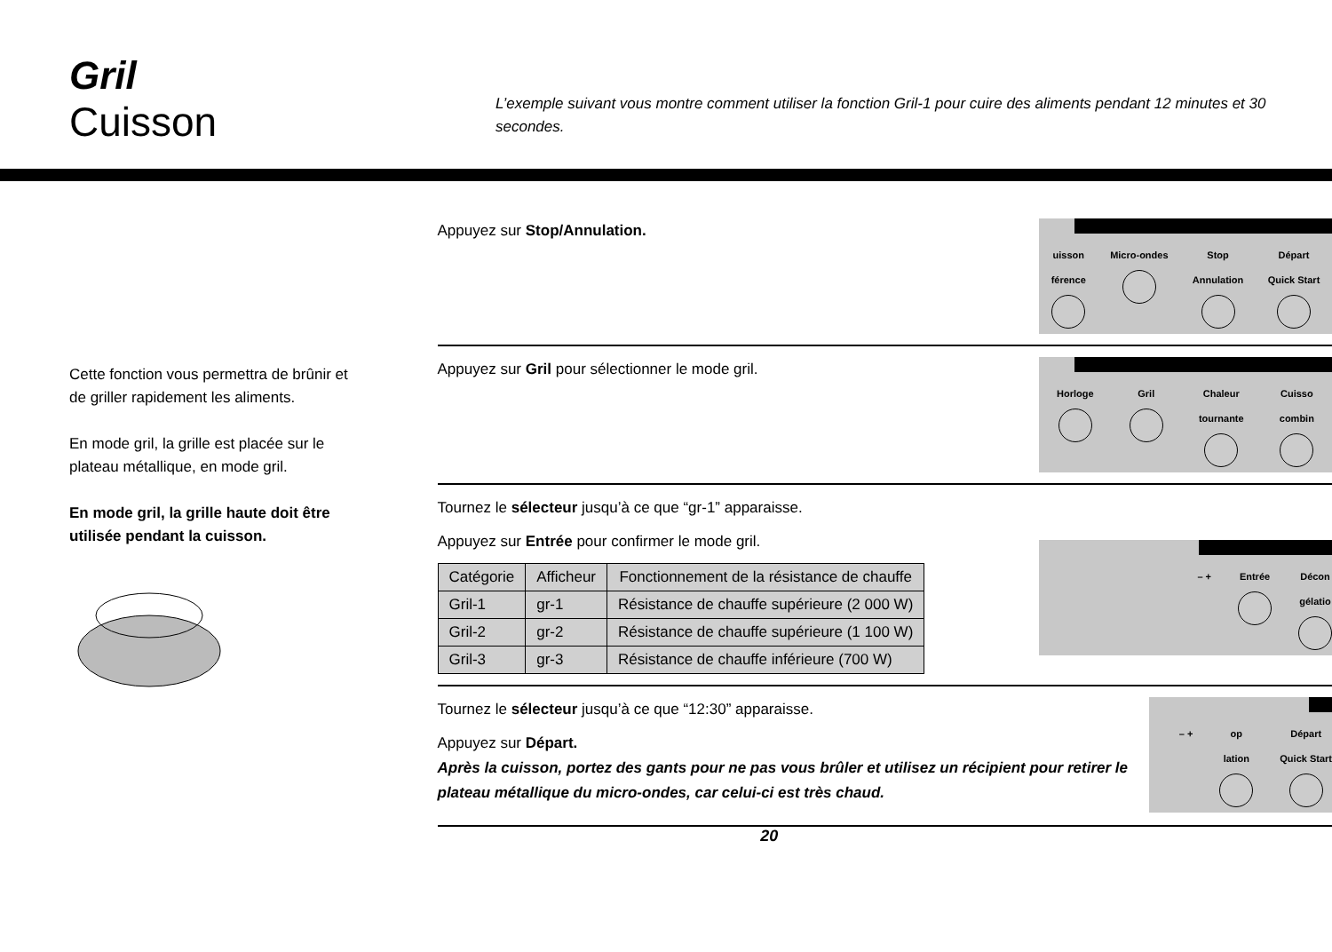Gril
Cuisson
L’exemple suivant vous montre comment utiliser la fonction Gril-1 pour cuire des aliments pendant 12 minutes et 30 secondes.
Cette fonction vous permettra de brûnir et de griller rapidement les aliments.
En mode gril, la grille est placée sur le plateau métallique, en mode gril.
En mode gril, la grille haute doit être utilisée pendant la cuisson.
Appuyez sur Stop/Annulation.
uisson
férence
Micro-ondes Stop
Annulation
Départ
Quick Start
Appuyez sur Gril pour sélectionner le mode gril.
Horloge Gril Chaleur
tournante
Cuisso
combin
Tournez le sélecteur jusqu’à ce que “gr-1” apparaisse.
Appuyez sur Entrée pour confirmer le mode gril.
| Catégorie | Afficheur | Fonctionnement de la résistance de chauffe |
| --- | --- | --- |
| Gril-1 | gr-1 | Résistance de chauffe supérieure (2 000 W) |
| Gril-2 | gr-2 | Résistance de chauffe supérieure (1 100 W) |
| Gril-3 | gr-3 | Résistance de chauffe inférieure (700 W) |
– + Entrée Décon
gélatio
Tournez le sélecteur jusqu’à ce que “12:30” apparaisse.
Appuyez sur Départ.
Après la cuisson, portez des gants pour ne pas vous brûler et utilisez un récipient pour retirer le plateau métallique du micro-ondes, car celui-ci est très chaud.
– + op
lation
Départ
Quick Start
20